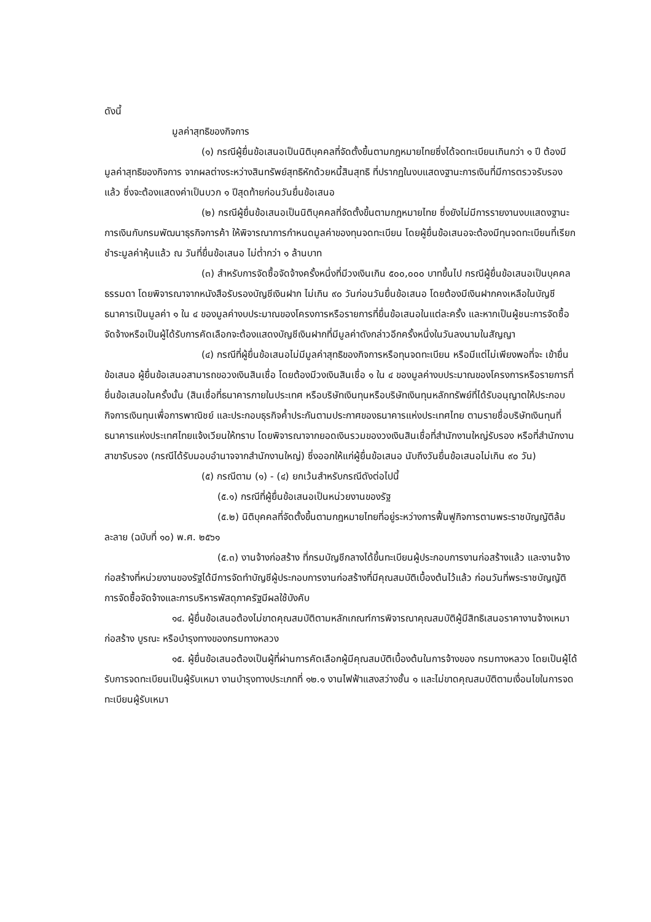ดังนี้
มูลค่าสุทธิของกิจการ
(๑) กรณีผู้ยื่นข้อเสนอเป็นนิติบุคคลที่จัดตั้งขึ้นตามกฎหมายไทยซึ่งได้จดทะเบียนเกินกว่า ๑ ปี ต้องมีมูลค่าสุทธิของกิจการ จากผลต่างระหว่างสินทรัพย์สุทธิหักด้วยหนี้สินสุทธิ ที่ปรากฏในงบแสดงฐานะการเงินที่มีการตรวจรับรองแล้ว ซึ่งจะต้องแสดงค่าเป็นบวก ๑ ปีสุดท้ายก่อนวันยื่นข้อเสนอ
(๒) กรณีผู้ยื่นข้อเสนอเป็นนิติบุคคลที่จัดตั้งขึ้นตามกฎหมายไทย ซึ่งยังไม่มีการรายงานงบแสดงฐานะการเงินกับกรมพัฒนาธุรกิจการค้า ให้พิจารณาการกำหนดมูลค่าของทุนจดทะเบียน โดยผู้ยื่นข้อเสนอจะต้องมีทุนจดทะเบียนที่เรียกชำระมูลค่าหุ้นแล้ว ณ วันที่ยื่นข้อเสนอ ไม่ต่ำกว่า ๑ ล้านบาท
(๓) สำหรับการจัดซื้อจัดจ้างครั้งหนึ่งที่มีวงเงินเกิน ๕๐๐,๐๐๐ บาทขึ้นไป กรณีผู้ยื่นข้อเสนอเป็นบุคคลธรรมดา โดยพิจารณาจากหนังสือรับรองบัญชีเงินฝาก ไม่เกิน ๙๐ วันก่อนวันยื่นข้อเสนอ โดยต้องมีเงินฝากคงเหลือในบัญชีธนาคารเป็นมูลค่า ๑ ใน ๔ ของมูลค่างบประมาณของโครงการหรือรายการที่ยื่นข้อเสนอในแต่ละครั้ง และหากเป็นผู้ชนะการจัดซื้อจัดจ้างหรือเป็นผู้ได้รับการคัดเลือกจะต้องแสดงบัญชีเงินฝากที่มีมูลค่าดังกล่าวอีกครั้งหนึ่งในวันลงนามในสัญญา
(๔) กรณีที่ผู้ยื่นข้อเสนอไม่มีมูลค่าสุทธิของกิจการหรือทุนจดทะเบียน หรือมีแต่ไม่เพียงพอที่จะ เข้ายื่นข้อเสนอ ผู้ยื่นข้อเสนอสามารถขอวงเงินสินเชื่อ โดยต้องมีวงเงินสินเชื่อ ๑ ใน ๔ ของมูลค่างบประมาณของโครงการหรือรายการที่ยื่นข้อเสนอในครั้งนั้น (สินเชื่อที่ธนาคารภายในประเทศ หรือบริษัทเงินทุนหรือบริษัทเงินทุนหลักทรัพย์ที่ได้รับอนุญาตให้ประกอบกิจการเงินทุนเพื่อการพาณิชย์ และประกอบธุรกิจค้ำประกันตามประกาศของธนาคารแห่งประเทศไทย ตามรายชื่อบริษัทเงินทุนที่ธนาคารแห่งประเทศไทยแจ้งเวียนให้ทราบ โดยพิจารณาจากยอดเงินรวมของวงเงินสินเชื่อที่สำนักงานใหญ่รับรอง หรือที่สำนักงานสาขารับรอง (กรณีได้รับมอบอำนาจจากสำนักงานใหญ่) ซึ่งออกให้แก่ผู้ยื่นข้อเสนอ นับถึงวันยื่นข้อเสนอไม่เกิน ๙๐ วัน)
(๕) กรณีตาม (๑) - (๔) ยกเว้นสำหรับกรณีดังต่อไปนี้
(๕.๑) กรณีที่ผู้ยื่นข้อเสนอเป็นหน่วยงานของรัฐ
(๕.๒) นิติบุคคลที่จัดตั้งขึ้นตามกฎหมายไทยที่อยู่ระหว่างการฟื้นฟูกิจการตามพระราชบัญญัติล้มละลาย (ฉบับที่ ๑๐) พ.ศ. ๒๕๖๑
(๕.๓) งานจ้างก่อสร้าง ที่กรมบัญชีกลางได้ขึ้นทะเบียนผู้ประกอบการงานก่อสร้างแล้ว และงานจ้างก่อสร้างที่หน่วยงานของรัฐได้มีการจัดทำบัญชีผู้ประกอบการงานก่อสร้างที่มีคุณสมบัติเบื้องต้นไว้แล้ว ก่อนวันที่พระราชบัญญัติการจัดซื้อจัดจ้างและการบริหารพัสดุภาครัฐมีผลใช้บังคับ
๑๔. ผู้ยื่นข้อเสนอต้องไม่ขาดคุณสมบัติตามหลักเกณฑ์การพิจารณาคุณสมบัติผู้มีสิทธิเสนอราคางานจ้างเหมาก่อสร้าง บูรณะ หรือบำรุงทางของกรมทางหลวง
๑๕. ผู้ยื่นข้อเสนอต้องเป็นผู้ที่ผ่านการคัดเลือกผู้มีคุณสมบัติเบื้องต้นในการจ้างของ กรมทางหลวง โดยเป็นผู้ได้รับการจดทะเบียนเป็นผู้รับเหมา งานบำรุงทางประเภทที่ ๑๒.๑ งานไฟฟ้าแสงสว่างชั้น ๑ และไม่ขาดคุณสมบัติตามเงื่อนไขในการจดทะเบียนผู้รับเหมา